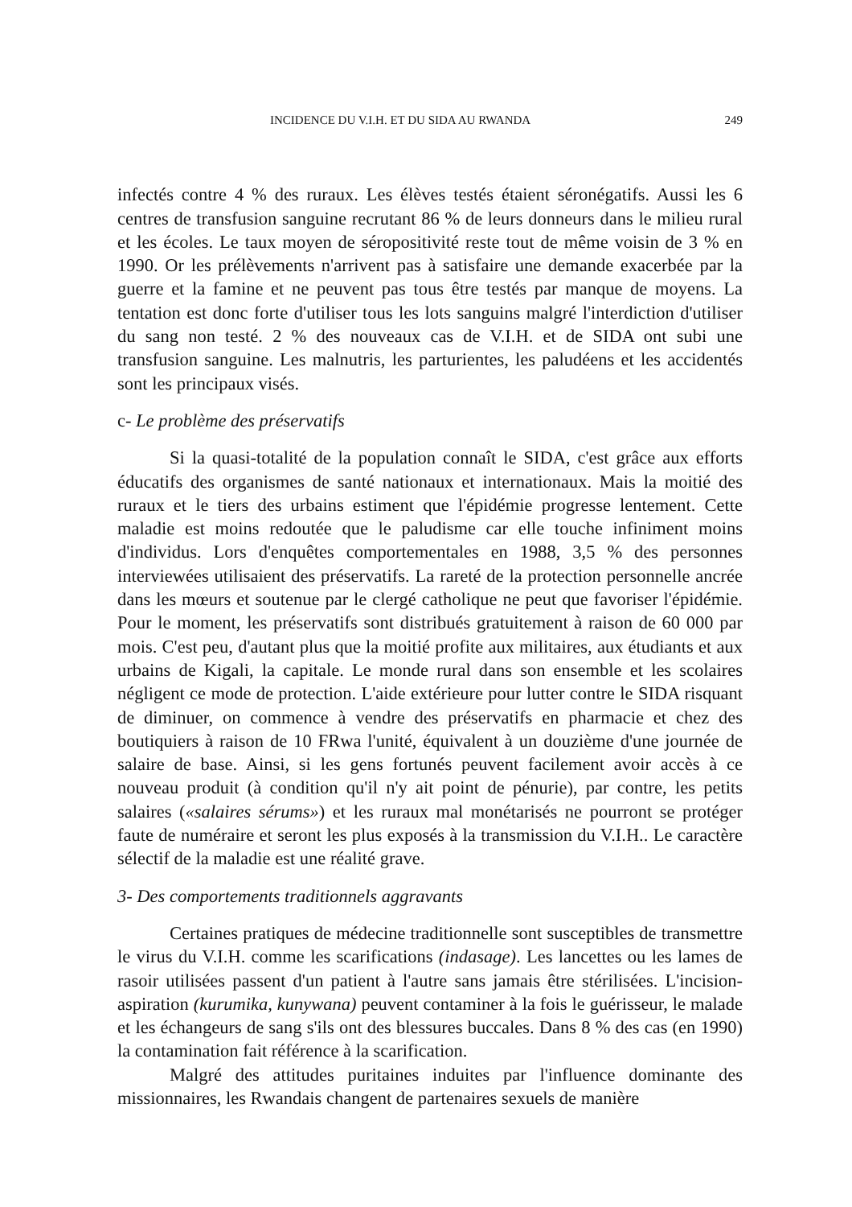INCIDENCE DU V.I.H. ET DU SIDA AU RWANDA 249
infectés contre 4 % des ruraux. Les élèves testés étaient séronégatifs. Aussi les 6 centres de transfusion sanguine recrutant 86 % de leurs donneurs dans le milieu rural et les écoles. Le taux moyen de séropositivité reste tout de même voisin de 3 % en 1990. Or les prélèvements n'arrivent pas à satisfaire une demande exacerbée par la guerre et la famine et ne peuvent pas tous être testés par manque de moyens. La tentation est donc forte d'utiliser tous les lots sanguins malgré l'interdiction d'utiliser du sang non testé. 2 % des nouveaux cas de V.I.H. et de SIDA ont subi une transfusion sanguine. Les malnutris, les parturientes, les paludéens et les accidentés sont les principaux visés.
c- Le problème des préservatifs
Si la quasi-totalité de la population connaît le SIDA, c'est grâce aux efforts éducatifs des organismes de santé nationaux et internationaux. Mais la moitié des ruraux et le tiers des urbains estiment que l'épidémie progresse lentement. Cette maladie est moins redoutée que le paludisme car elle touche infiniment moins d'individus. Lors d'enquêtes comportementales en 1988, 3,5 % des personnes interviewées utilisaient des préservatifs. La rareté de la protection personnelle ancrée dans les mœurs et soutenue par le clergé catholique ne peut que favoriser l'épidémie. Pour le moment, les préservatifs sont distribués gratuitement à raison de 60 000 par mois. C'est peu, d'autant plus que la moitié profite aux militaires, aux étudiants et aux urbains de Kigali, la capitale. Le monde rural dans son ensemble et les scolaires négligent ce mode de protection. L'aide extérieure pour lutter contre le SIDA risquant de diminuer, on commence à vendre des préservatifs en pharmacie et chez des boutiquiers à raison de 10 FRwa l'unité, équivalent à un douzième d'une journée de salaire de base. Ainsi, si les gens fortunés peuvent facilement avoir accès à ce nouveau produit (à condition qu'il n'y ait point de pénurie), par contre, les petits salaires («salaires sérums») et les ruraux mal monétarisés ne pourront se protéger faute de numéraire et seront les plus exposés à la transmission du V.I.H.. Le caractère sélectif de la maladie est une réalité grave.
3- Des comportements traditionnels aggravants
Certaines pratiques de médecine traditionnelle sont susceptibles de transmettre le virus du V.I.H. comme les scarifications (indasage). Les lancettes ou les lames de rasoir utilisées passent d'un patient à l'autre sans jamais être stérilisées. L'incision-aspiration (kurumika, kunywana) peuvent contaminer à la fois le guérisseur, le malade et les échangeurs de sang s'ils ont des blessures buccales. Dans 8 % des cas (en 1990) la contamination fait référence à la scarification.
Malgré des attitudes puritaines induites par l'influence dominante des missionnaires, les Rwandais changent de partenaires sexuels de manière